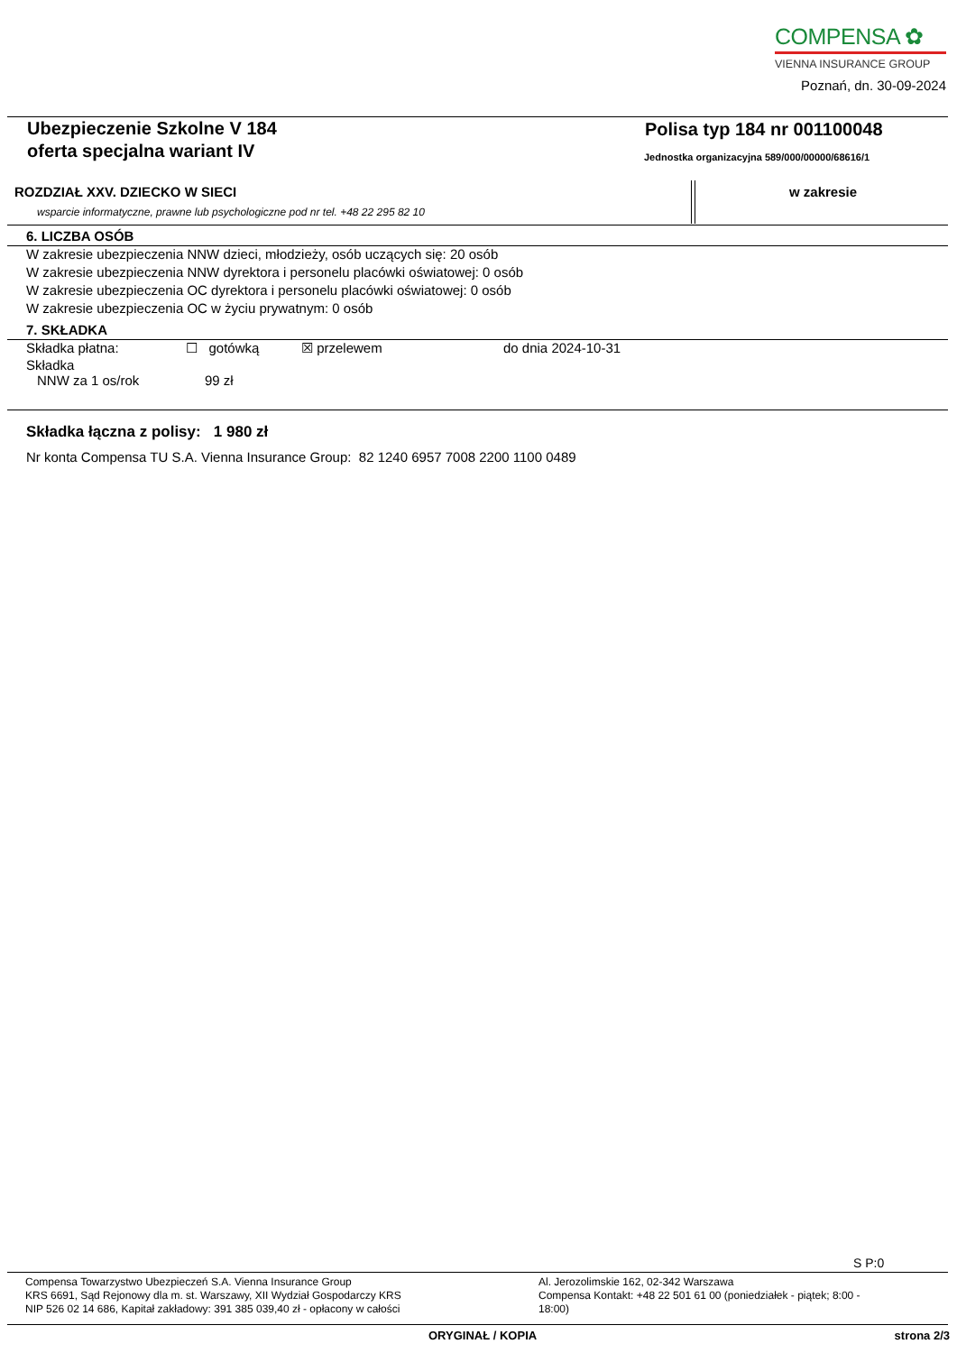COMPENSA ✿
VIENNA INSURANCE GROUP
Poznań, dn. 30-09-2024
Ubezpieczenie Szkolne V 184
oferta specjalna wariant IV
Polisa typ 184 nr 001100048
Jednostka organizacyjna 589/000/00000/68616/1
ROZDZIAŁ XXV. DZIECKO W SIECI
wsparcie informatyczne, prawne lub psychologiczne pod nr tel. +48 22 295 82 10
w zakresie
6. LICZBA OSÓB
W zakresie ubezpieczenia NNW dzieci, młodzieży, osób uczących się: 20 osób
W zakresie ubezpieczenia NNW dyrektora i personelu placówki oświatowej: 0 osób
W zakresie ubezpieczenia OC dyrektora i personelu placówki oświatowej: 0 osób
W zakresie ubezpieczenia OC w życiu prywatnym: 0 osób
7. SKŁADKA
Składka płatna: ☐ gotówką ☒ przelewem do dnia 2024-10-31
Składka
NNW za 1 os/rok 99 zł
Składka łączna z polisy: 1 980 zł
Nr konta Compensa TU S.A. Vienna Insurance Group: 82 1240 6957 7008 2200 1100 0489
S P:0
Compensa Towarzystwo Ubezpieczeń S.A. Vienna Insurance Group
KRS 6691, Sąd Rejonowy dla m. st. Warszawy, XII Wydział Gospodarczy KRS
NIP 526 02 14 686, Kapitał zakładowy: 391 385 039,40 zł - opłacony w całości
Al. Jerozolimskie 162, 02-342 Warszawa
Compensa Kontakt: +48 22 501 61 00 (poniedziałek - piątek; 8:00 - 18:00)
ORYGINAŁ / KOPIA strona 2/3